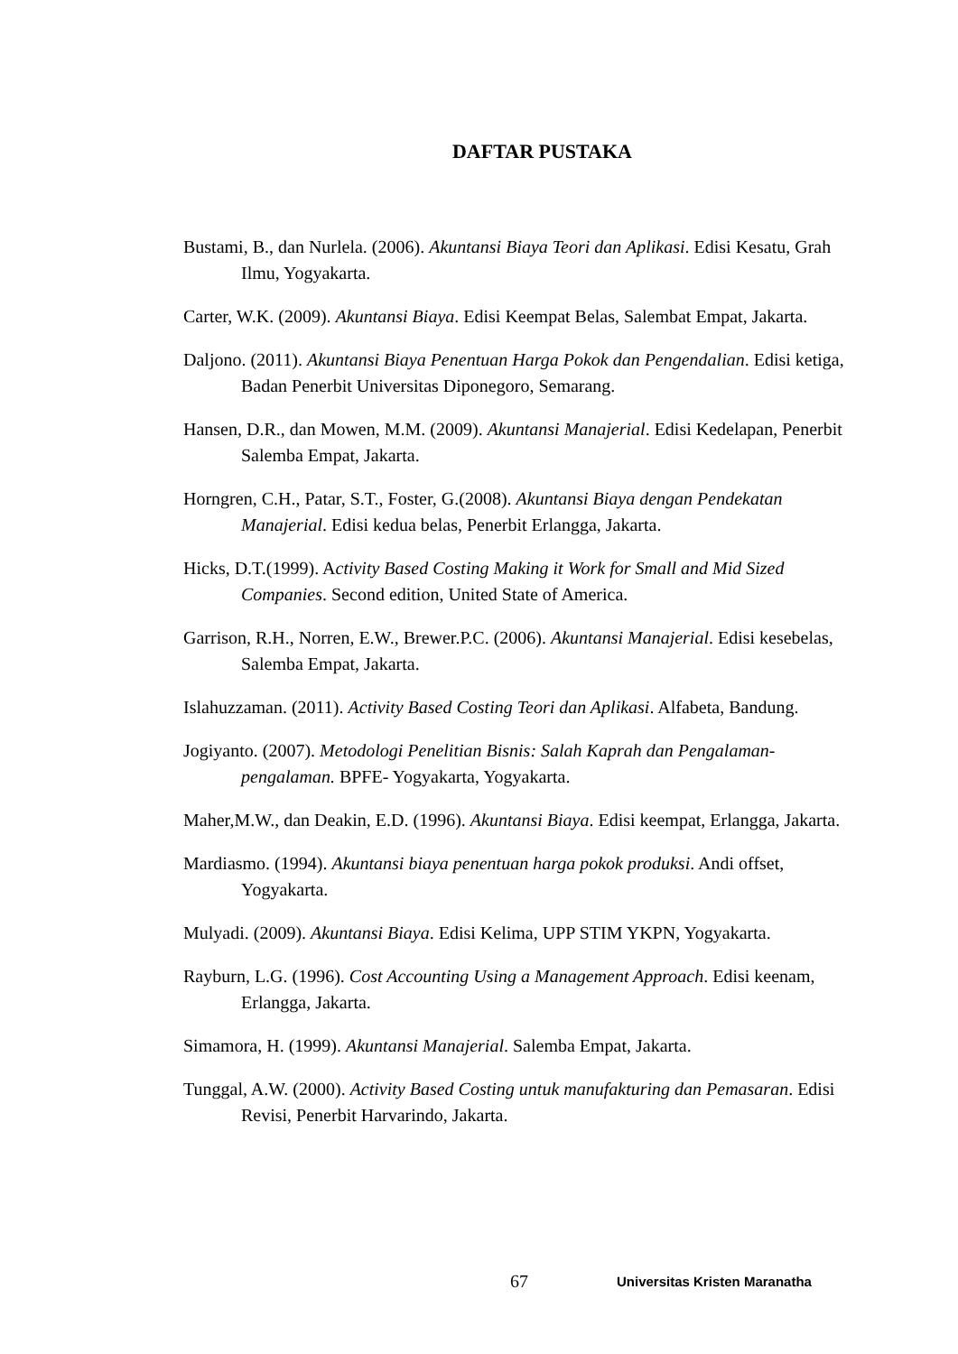DAFTAR PUSTAKA
Bustami, B., dan Nurlela. (2006). Akuntansi Biaya Teori dan Aplikasi. Edisi Kesatu, Grah Ilmu, Yogyakarta.
Carter, W.K. (2009). Akuntansi Biaya. Edisi Keempat Belas, Salembat Empat, Jakarta.
Daljono. (2011). Akuntansi Biaya Penentuan Harga Pokok dan Pengendalian. Edisi ketiga, Badan Penerbit Universitas Diponegoro, Semarang.
Hansen, D.R., dan Mowen, M.M. (2009). Akuntansi Manajerial. Edisi Kedelapan, Penerbit Salemba Empat, Jakarta.
Horngren, C.H., Patar, S.T., Foster, G.(2008). Akuntansi Biaya dengan Pendekatan Manajerial. Edisi kedua belas, Penerbit Erlangga, Jakarta.
Hicks, D.T.(1999). Activity Based Costing Making it Work for Small and Mid Sized Companies. Second edition, United State of America.
Garrison, R.H., Norren, E.W., Brewer.P.C. (2006). Akuntansi Manajerial. Edisi kesebelas, Salemba Empat, Jakarta.
Islahuzzaman. (2011). Activity Based Costing Teori dan Aplikasi. Alfabeta, Bandung.
Jogiyanto. (2007). Metodologi Penelitian Bisnis: Salah Kaprah dan Pengalaman-pengalaman. BPFE- Yogyakarta, Yogyakarta.
Maher,M.W., dan Deakin, E.D. (1996). Akuntansi Biaya. Edisi keempat, Erlangga, Jakarta.
Mardiasmo. (1994). Akuntansi biaya penentuan harga pokok produksi. Andi offset, Yogyakarta.
Mulyadi. (2009). Akuntansi Biaya. Edisi Kelima, UPP STIM YKPN, Yogyakarta.
Rayburn, L.G. (1996). Cost Accounting Using a Management Approach. Edisi keenam, Erlangga, Jakarta.
Simamora, H. (1999). Akuntansi Manajerial. Salemba Empat, Jakarta.
Tunggal, A.W. (2000). Activity Based Costing untuk manufakturing dan Pemasaran. Edisi Revisi, Penerbit Harvarindo, Jakarta.
67 Universitas Kristen Maranatha